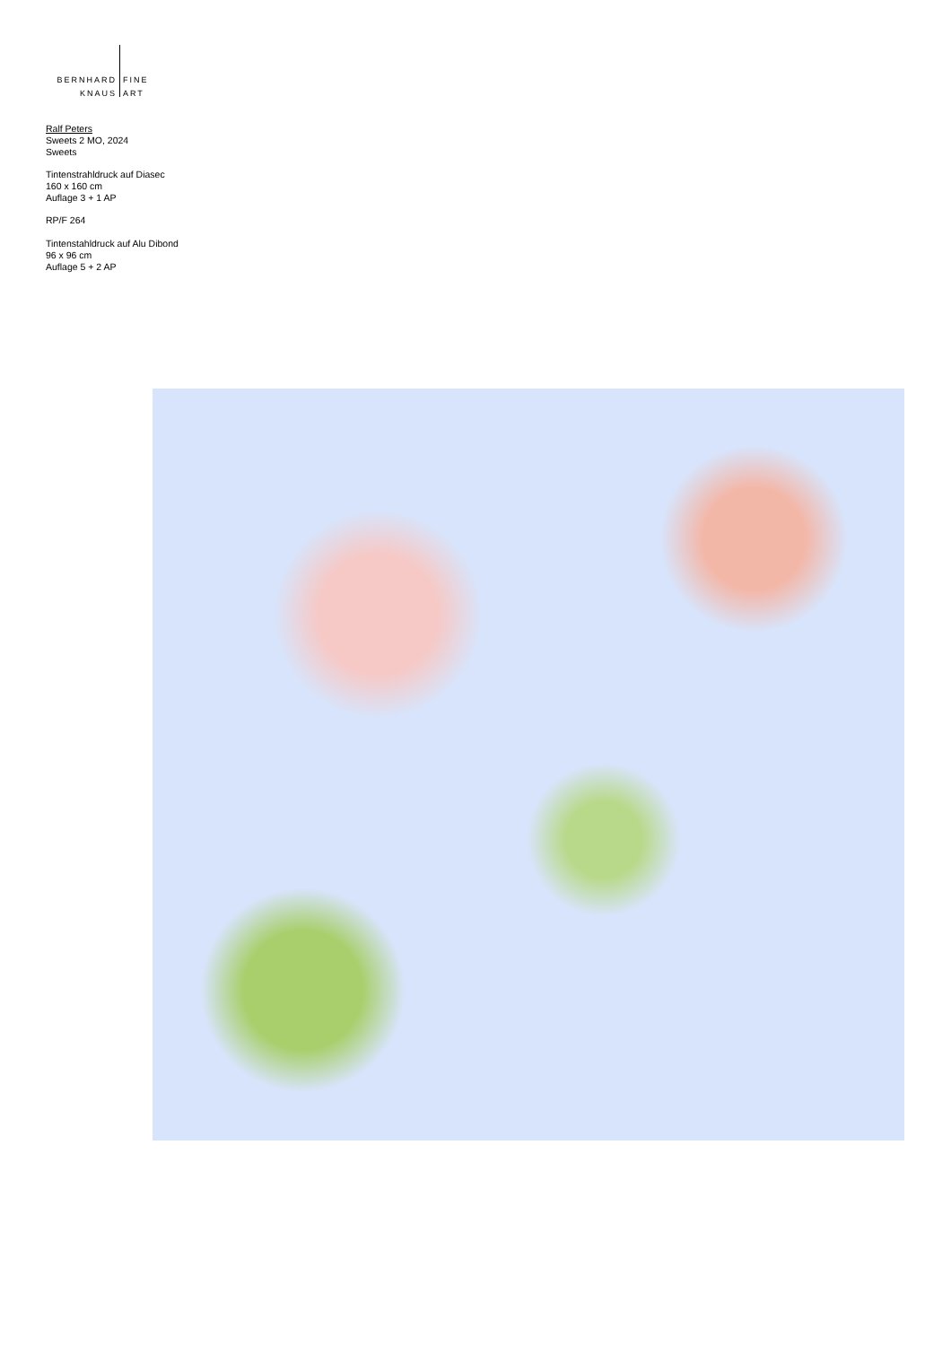BERNHARD
KNAUS
FINE
ART
Ralf Peters
Sweets 2 MO, 2024
Sweets
Tintenstrahldruck auf Diasec
160 x 160 cm
Auflage 3 + 1 AP
RP/F 264
Tintenstahldruck auf Alu Dibond
96 x 96 cm
Auflage 5 + 2 AP